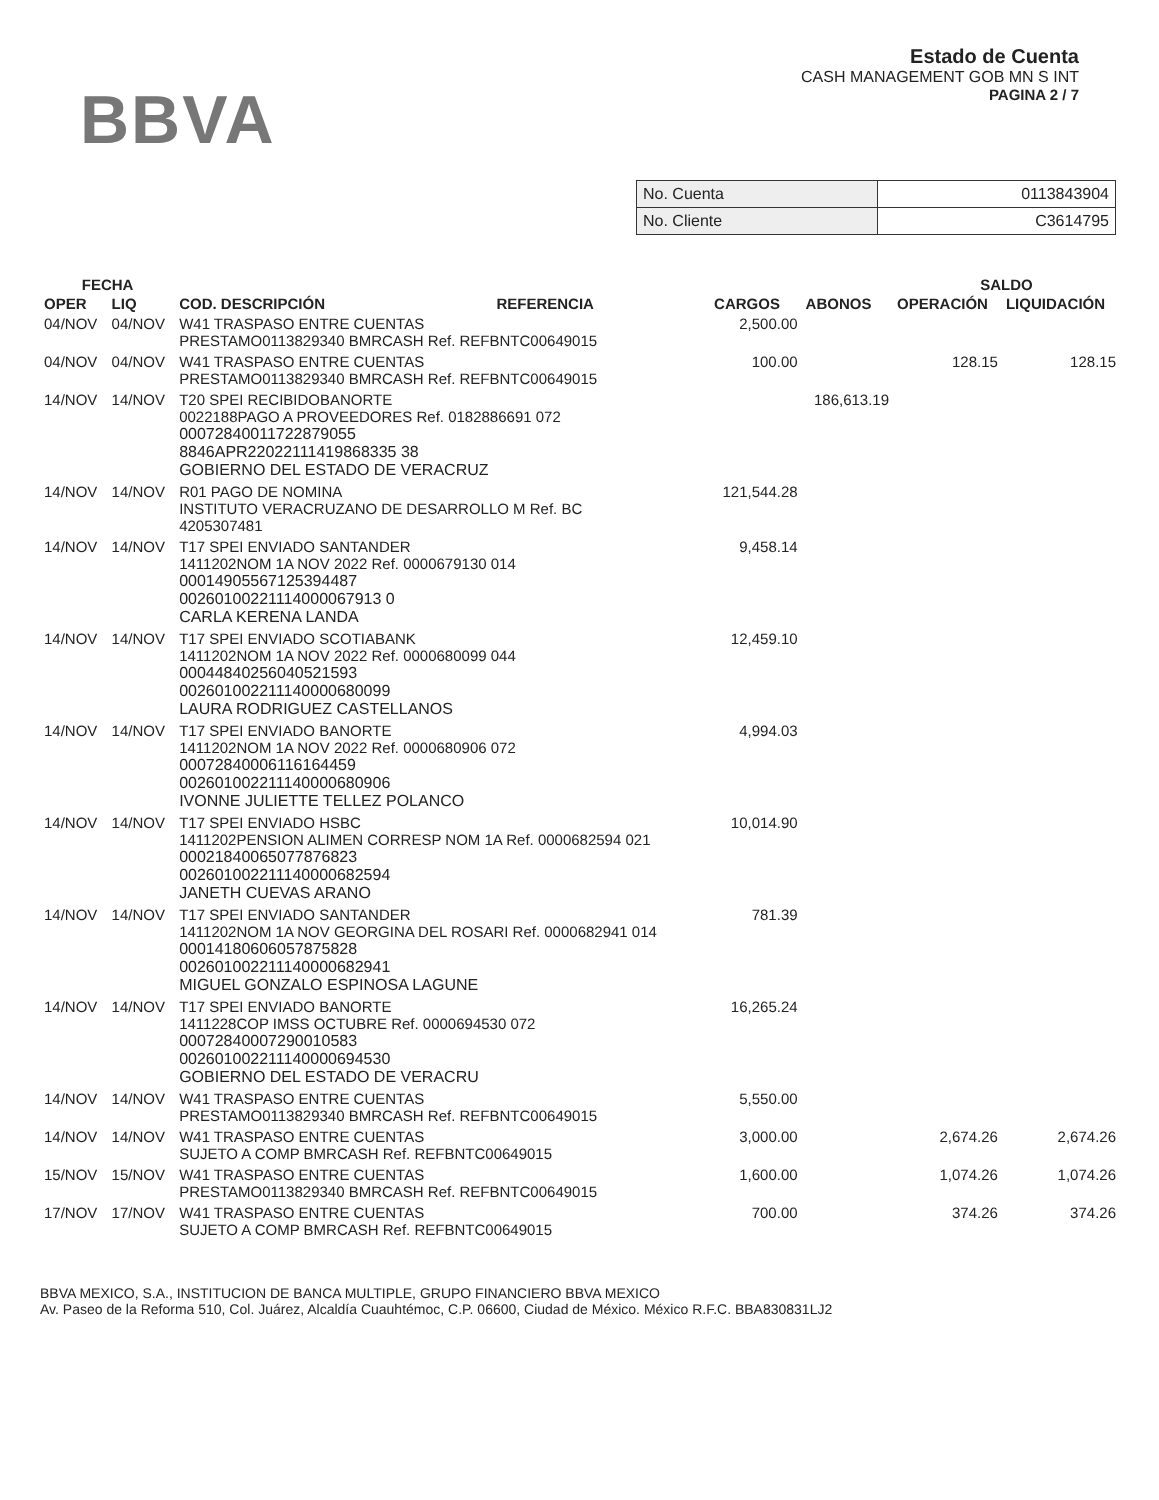BBVA
Estado de Cuenta
CASH MANAGEMENT GOB MN S INT
PAGINA 2 / 7
| No. Cuenta | 0113843904 |
| No. Cliente | C3614795 |
| FECHA | | | | | | SALDO | |
| --- | --- | --- | --- | --- | --- | --- | --- |
| OPER | LIQ | COD. DESCRIPCIÓN | REFERENCIA | CARGOS | ABONOS | OPERACIÓN | LIQUIDACIÓN |
| 04/NOV | 04/NOV | W41 TRASPASO ENTRE CUENTAS PRESTAMO0113829340 BMRCASH Ref. REFBNTC00649015 | | 2,500.00 | | | |
| 04/NOV | 04/NOV | W41 TRASPASO ENTRE CUENTAS PRESTAMO0113829340 BMRCASH Ref. REFBNTC00649015 | | 100.00 | | 128.15 | 128.15 |
| 14/NOV | 14/NOV | T20 SPEI RECIBIDOBANORTE 0022188PAGO A PROVEEDORES Ref. 0182886691 072 00072840011722879055 8846APR22022111419868335 38 GOBIERNO DEL ESTADO DE VERACRUZ | | | 186,613.19 | | |
| 14/NOV | 14/NOV | R01 PAGO DE NOMINA INSTITUTO VERACRUZANO DE DESARROLLO M Ref. BC 4205307481 | | 121,544.28 | | | |
| 14/NOV | 14/NOV | T17 SPEI ENVIADO SANTANDER 1411202NOM 1A NOV 2022 Ref. 0000679130 014 00014905567125394487 00260100221114000067913 0 CARLA KERENA LANDA | | 9,458.14 | | | |
| 14/NOV | 14/NOV | T17 SPEI ENVIADO SCOTIABANK 1411202NOM 1A NOV 2022 Ref. 0000680099 044 00044840256040521593 002601002211140000680099 LAURA RODRIGUEZ CASTELLANOS | | 12,459.10 | | | |
| 14/NOV | 14/NOV | T17 SPEI ENVIADO BANORTE 1411202NOM 1A NOV 2022 Ref. 0000680906 072 00072840006116164459 002601002211140000680906 IVONNE JULIETTE TELLEZ POLANCO | | 4,994.03 | | | |
| 14/NOV | 14/NOV | T17 SPEI ENVIADO HSBC 1411202PENSION ALIMEN CORRESP NOM 1A Ref. 0000682594 021 00021840065077876823 002601002211140000682594 JANETH CUEVAS ARANO | | 10,014.90 | | | |
| 14/NOV | 14/NOV | T17 SPEI ENVIADO SANTANDER 1411202NOM 1A NOV GEORGINA DEL ROSARI Ref. 0000682941 014 00014180606057875828 002601002211140000682941 MIGUEL GONZALO ESPINOSA LAGUNE | | 781.39 | | | |
| 14/NOV | 14/NOV | T17 SPEI ENVIADO BANORTE 1411228COP IMSS OCTUBRE Ref. 0000694530 072 00072840007290010583 002601002211140000694530 GOBIERNO DEL ESTADO DE VERACRU | | 16,265.24 | | | |
| 14/NOV | 14/NOV | W41 TRASPASO ENTRE CUENTAS PRESTAMO0113829340 BMRCASH Ref. REFBNTC00649015 | | 5,550.00 | | | |
| 14/NOV | 14/NOV | W41 TRASPASO ENTRE CUENTAS SUJETO A COMP BMRCASH Ref. REFBNTC00649015 | | 3,000.00 | | 2,674.26 | 2,674.26 |
| 15/NOV | 15/NOV | W41 TRASPASO ENTRE CUENTAS PRESTAMO0113829340 BMRCASH Ref. REFBNTC00649015 | | 1,600.00 | | 1,074.26 | 1,074.26 |
| 17/NOV | 17/NOV | W41 TRASPASO ENTRE CUENTAS SUJETO A COMP BMRCASH Ref. REFBNTC00649015 | | 700.00 | | 374.26 | 374.26 |
BBVA MEXICO, S.A., INSTITUCION DE BANCA MULTIPLE, GRUPO FINANCIERO BBVA MEXICO
Av. Paseo de la Reforma 510, Col. Juárez, Alcaldía Cuauhtémoc, C.P. 06600, Ciudad de México. México R.F.C. BBA830831LJ2